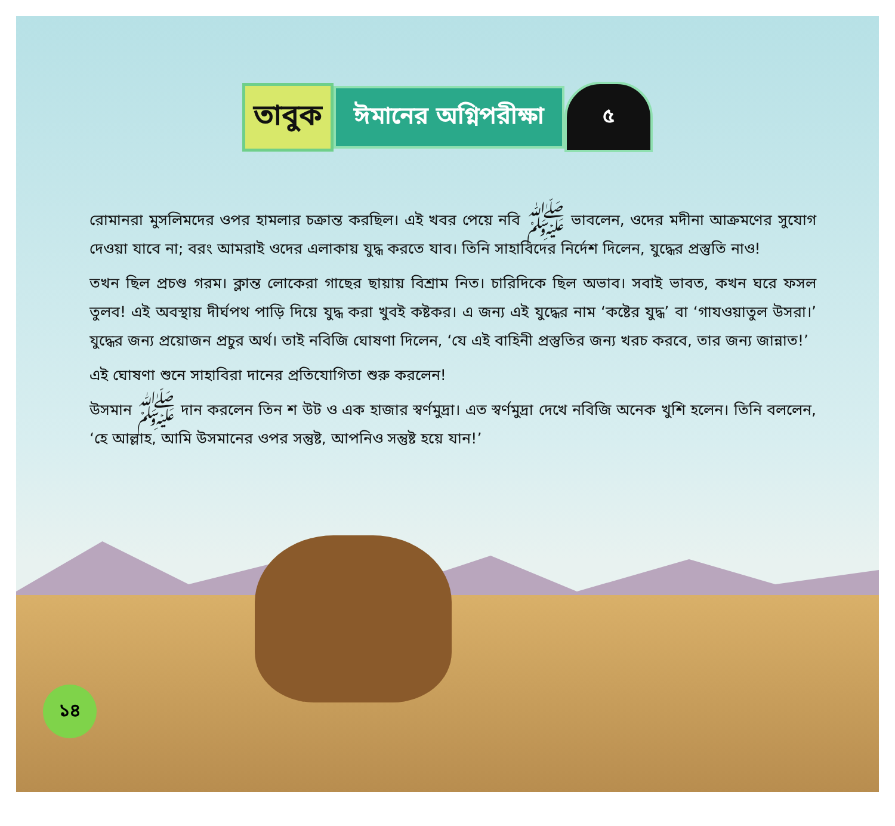তাবুক
ঈমানের অগ্নিপরীক্ষা
৫
রোমানরা মুসলিমদের ওপর হামলার চক্রান্ত করছিল। এই খবর পেয়ে নবি ﷺ ভাবলেন, ওদের মদীনা আক্রমণের সুযোগ দেওয়া যাবে না; বরং আমরাই ওদের এলাকায় যুদ্ধ করতে যাব। তিনি সাহাবিদের নির্দেশ দিলেন, যুদ্ধের প্রস্তুতি নাও!
তখন ছিল প্রচণ্ড গরম। ক্লান্ত লোকেরা গাছের ছায়ায় বিশ্রাম নিত। চারিদিকে ছিল অভাব। সবাই ভাবত, কখন ঘরে ফসল তুলব! এই অবস্থায় দীর্ঘপথ পাড়ি দিয়ে যুদ্ধ করা খুবই কষ্টকর। এ জন্য এই যুদ্ধের নাম ‘কষ্টের যুদ্ধ’ বা ‘গাযওয়াতুল উসরা।’ যুদ্ধের জন্য প্রয়োজন প্রচুর অর্থ। তাই নবিজি ঘোষণা দিলেন, ‘যে এই বাহিনী প্রস্তুতির জন্য খরচ করবে, তার জন্য জান্নাত!’
এই ঘোষণা শুনে সাহাবিরা দানের প্রতিযোগিতা শুরু করলেন!
উসমান ﷺ দান করলেন তিন শ উট ও এক হাজার স্বর্ণমুদ্রা। এত স্বর্ণমুদ্রা দেখে নবিজি অনেক খুশি হলেন। তিনি বললেন, ‘হে আল্লাহ, আমি উসমানের ওপর সন্তুষ্ট, আপনিও সন্তুষ্ট হয়ে যান!’
১৪